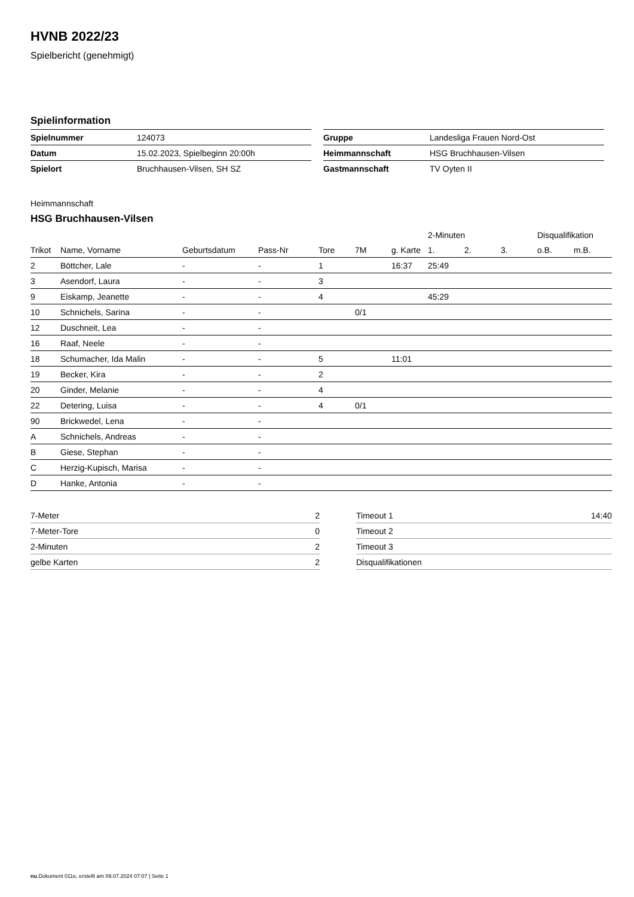HVNB 2022/23
Spielbericht (genehmigt)
Spielinformation
| Spielnummer | 124073 |
| Datum | 15.02.2023, Spielbeginn 20:00h |
| Spielort | Bruchhausen-Vilsen, SH SZ |
| Gruppe | Landesliga Frauen Nord-Ost |
| Heimmannschaft | HSG Bruchhausen-Vilsen |
| Gastmannschaft | TV Oyten II |
Heimmannschaft
HSG Bruchhausen-Vilsen
| | | | | | | | 2-Minuten | | | Disqualifikation | |
| --- | --- | --- | --- | --- | --- | --- | --- | --- | --- | --- | --- |
| Trikot | Name, Vorname | Geburtsdatum | Pass-Nr | Tore | 7M | g. Karte | 1. | 2. | 3. | o.B. | m.B. |
| 2 | Böttcher, Lale | - | - | 1 | | 16:37 | 25:49 | | | | |
| 3 | Asendorf, Laura | - | - | 3 | | | | | | | |
| 9 | Eiskamp, Jeanette | - | - | 4 | | | 45:29 | | | | |
| 10 | Schnichels, Sarina | - | - | | 0/1 | | | | | | |
| 12 | Duschneit, Lea | - | - | | | | | | | | |
| 16 | Raaf, Neele | - | - | | | | | | | | |
| 18 | Schumacher, Ida Malin | - | - | 5 | | 11:01 | | | | | |
| 19 | Becker, Kira | - | - | 2 | | | | | | | |
| 20 | Ginder, Melanie | - | - | 4 | | | | | | | |
| 22 | Detering, Luisa | - | - | 4 | 0/1 | | | | | | |
| 90 | Brickwedel, Lena | - | - | | | | | | | | |
| A | Schnichels, Andreas | - | - | | | | | | | | |
| B | Giese, Stephan | - | - | | | | | | | | |
| C | Herzig-Kupisch, Marisa | - | - | | | | | | | | |
| D | Hanke, Antonia | - | - | | | | | | | | |
| 7-Meter | 2 |
| 7-Meter-Tore | 0 |
| 2-Minuten | 2 |
| gelbe Karten | 2 |
| Timeout 1 | 14:40 |
| Timeout 2 | |
| Timeout 3 | |
| Disqualifikationen | |
nu.Dokument 011e, erstellt am 09.07.2024 07:07 | Seite 1